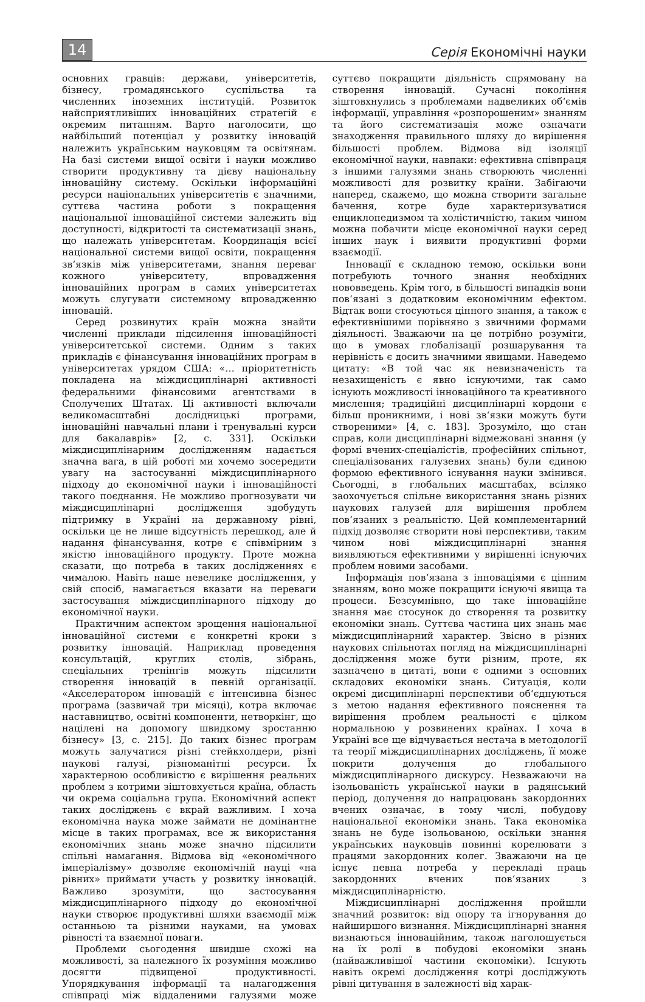14
Серія Економічні науки
основних гравців: держави, університетів, бізнесу, громадянського суспільства та численних іноземних інституцій. Розвиток найсприятливіших інноваційних стратегій є окремим питанням. Варто наголосити, що найбільший потенціал у розвитку інновацій належить українським науковцям та освітянам. На базі системи вищої освіти і науки можливо створити продуктивну та дієву національну інноваційну систему. Оскільки інформаційні ресурси національних університетів є значними, суттєва частина роботи з покращення національної інноваційної системи залежить від доступності, відкритості та систематизації знань, що належать університетам. Координація всієї національної системи вищої освіти, покращення зв‘язків між університетами, знання переваг кожного університету, впровадження інноваційних програм в самих університетах можуть слугувати системному впровадженню інновацій.
Серед розвинутих країн можна знайти численні приклади підсилення інноваційності університетської системи. Одним з таких прикладів є фінансування інноваційних програм в університетах урядом США: «… пріоритетність покладена на міждисциплінарні активності федеральними фінансовими агентствами в Сполучених Штатах. Ці активності включали великомасштабні дослідницькі програми, інноваційні навчальні плани і тренувальні курси для бакалаврів» [2, с. 331]. Оскільки міждисциплінарним дослідженням надається значна вага, в цій роботі ми хочемо зосередити увагу на застосуванні міждисциплінарного підходу до економічної науки і інноваційності такого поєднання. Не можливо прогнозувати чи міждисциплінарні дослідження здобудуть підтримку в Україні на державному рівні, оскільки це не лише відсутність перешкод, але й надання фінансування, котре є співмірним з якістю інноваційного продукту. Проте можна сказати, що потреба в таких дослідженнях є чималою. Навіть наше невелике дослідження, у свій спосіб, намагається вказати на переваги застосування міждисциплінарного підходу до економічної науки.
Практичним аспектом зрощення національної інноваційної системи є конкретні кроки з розвитку інновацій. Наприклад проведення консультацій, круглих столів, зібрань, спеціальних тренінгів можуть підсилити створення інновацій в певній організації. «Акселератором інновацій є інтенсивна бізнес програма (зазвичай три місяці), котра включає наставництво, освітні компоненти, нетворкінг, що націлені на допомогу швидкому зростанню бізнесу» [3, с. 215]. До таких бізнес програм можуть залучатися різні стейкхолдери, різні наукові галузі, різноманітні ресурси. Їх характерною особливістю є вирішення реальних проблем з котрими зіштовхується країна, область чи окрема соціальна група. Економічний аспект таких досліджень є вкрай важливим. І хоча економічна наука може займати не домінантне місце в таких програмах, все ж використання економічних знань може значно підсилити спільні намагання. Відмова від «економічного імперіалізму» дозволяє економічній науці «на рівних» приймати участь у розвитку інновацій. Важливо зрозуміти, що застосування міждисциплінарного підходу до економічної науки створює продуктивні шляхи взаємодії між останньою та різними науками, на умовах рівності та взаємної поваги.
Проблеми сьогодення швидше схожі на можливості, за належного їх розуміння можливо досягти підвищеної продуктивності. Упорядкування інформації та налагодження співпраці між віддаленими галузями може суттєво покращити діяльність спрямовану на створення інновацій. Сучасні покоління зіштовхнулись з проблемами надвеликих об‘ємів інформації, управління «розпорошеним» знанням та його систематизація може означати знаходження правильного шляху до вирішення більшості проблем. Відмова від ізоляції економічної науки, навпаки: ефективна співпраця з іншими галузями знань створюють численні можливості для розвитку країни. Забігаючи наперед, скажемо, що можна створити загальне бачення, котре буде характеризуватися енциклопедизмом та холістичністю, таким чином можна побачити місце економічної науки серед інших наук і виявити продуктивні форми взаємодії.
Інновації є складною темою, оскільки вони потребують точного знання необхідних нововведень. Крім того, в більшості випадків вони пов‘язані з додатковим економічним ефектом. Відтак вони стосуються цінного знання, а також є ефективнішими порівняно з звичними формами діяльності. Зважаючи на це потрібно розуміти, що в умовах глобалізації розшарування та нерівність є досить значними явищами. Наведемо цитату: «В той час як невизначеність та незахищеність є явно існуючими, так само існують можливості інноваційного та креативного мислення; традиційні дисциплінарні кордони є більш проникними, і нові зв‘язки можуть бути створеними» [4, с. 183]. Зрозуміло, що стан справ, коли дисциплінарні відмежовані знання (у формі вчених-спеціалістів, професійних спільнот, спеціалізованих галузевих знань) були єдиною формою ефективного існування науки змінився. Сьогодні, в глобальних масштабах, всіляко заохочується спільне використання знань різних наукових галузей для вирішення проблем пов‘язаних з реальністю. Цей комплементарний підхід дозволяє створити нові перспективи, таким чином нові міждисциплінарні знання виявляються ефективними у вирішенні існуючих проблем новими засобами.
Інформація пов‘язана з інноваціями є цінним знанням, воно може покращити існуючі явища та процеси. Безсумнівно, що таке інноваційне знання має стосунок до створення та розвитку економіки знань. Суттєва частина цих знань має міждисциплінарний характер. Звісно в різних наукових спільнотах погляд на міждисциплінарні дослідження може бути різним, проте, як зазначено в цитаті, вони є одними з основних складових економіки знань. Ситуація, коли окремі дисциплінарні перспективи об‘єднуються з метою надання ефективного пояснення та вирішення проблем реальності є цілком нормальною у розвинених країнах. І хоча в Україні все ще відчувається нестача в методології та теорії міждисциплінарних досліджень, її може покрити долучення до глобального міждисциплінарного дискурсу. Незважаючи на ізольованість української науки в радянський період, долучення до напрацювань закордонних вчених означає, в тому числі, побудову національної економіки знань. Така економіка знань не буде ізольованою, оскільки знання українських науковців повинні корелювати з працями закордонних колег. Зважаючи на це існує певна потреба у перекладі праць закордонних вчених пов‘язаних з міждисциплінарністю.
Міждисциплінарні дослідження пройшли значний розвиток: від опору та ігнорування до найширшого визнання. Міждисциплінарні знання визнаються інноваційним, також наголошується на їх ролі в побудові економіки знань (найважливішої частини економіки). Існують навіть окремі дослідження котрі досліджують рівні цитування в залежності від харак-